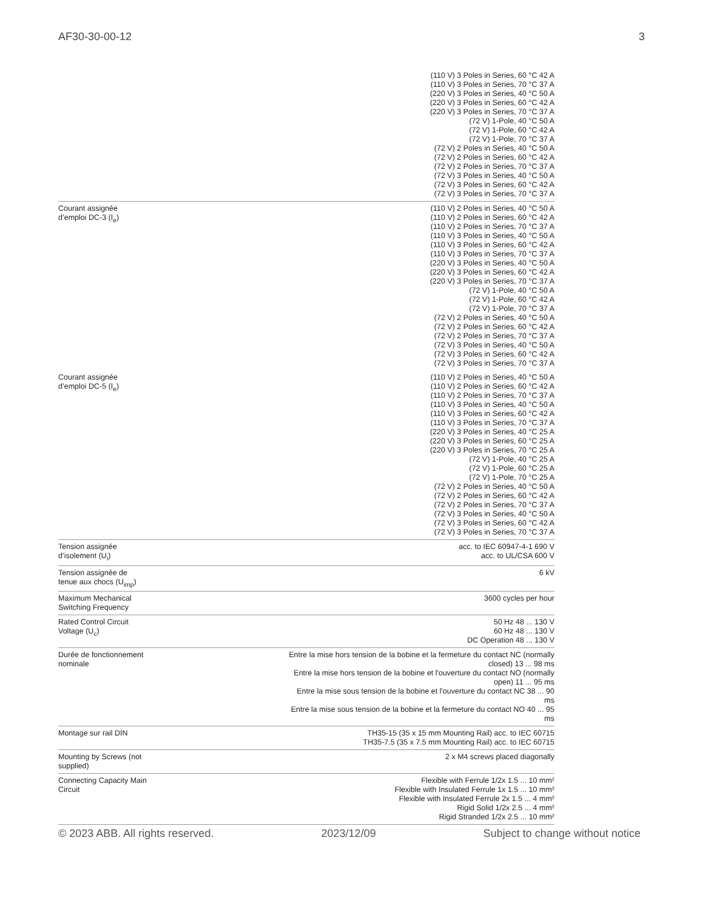AF30-30-00-12 3
| | (110 V) 3 Poles in Series, 60 °C 42 A (110 V) 3 Poles in Series, 70 °C 37 A (220 V) 3 Poles in Series, 40 °C 50 A (220 V) 3 Poles in Series, 60 °C 42 A (220 V) 3 Poles in Series, 70 °C 37 A (72 V) 1-Pole, 40 °C 50 A (72 V) 1-Pole, 60 °C 42 A (72 V) 1-Pole, 70 °C 37 A (72 V) 2 Poles in Series, 40 °C 50 A (72 V) 2 Poles in Series, 60 °C 42 A (72 V) 2 Poles in Series, 70 °C 37 A (72 V) 3 Poles in Series, 40 °C 50 A (72 V) 3 Poles in Series, 60 °C 42 A (72 V) 3 Poles in Series, 70 °C 37 A |
| Courant assignée d’emploi DC-3 (I<sub>e</sub>) | (110 V) 2 Poles in Series, 40 °C 50 A (110 V) 2 Poles in Series, 60 °C 42 A (110 V) 2 Poles in Series, 70 °C 37 A (110 V) 3 Poles in Series, 40 °C 50 A (110 V) 3 Poles in Series, 60 °C 42 A (110 V) 3 Poles in Series, 70 °C 37 A (220 V) 3 Poles in Series, 40 °C 50 A (220 V) 3 Poles in Series, 60 °C 42 A (220 V) 3 Poles in Series, 70 °C 37 A (72 V) 1-Pole, 40 °C 50 A (72 V) 1-Pole, 60 °C 42 A (72 V) 1-Pole, 70 °C 37 A (72 V) 2 Poles in Series, 40 °C 50 A (72 V) 2 Poles in Series, 60 °C 42 A (72 V) 2 Poles in Series, 70 °C 37 A (72 V) 3 Poles in Series, 40 °C 50 A (72 V) 3 Poles in Series, 60 °C 42 A (72 V) 3 Poles in Series, 70 °C 37 A |
| Courant assignée d’emploi DC-5 (I<sub>e</sub>) | (110 V) 2 Poles in Series, 40 °C 50 A (110 V) 2 Poles in Series, 60 °C 42 A (110 V) 2 Poles in Series, 70 °C 37 A (110 V) 3 Poles in Series, 40 °C 50 A (110 V) 3 Poles in Series, 60 °C 42 A (110 V) 3 Poles in Series, 70 °C 37 A (220 V) 3 Poles in Series, 40 °C 25 A (220 V) 3 Poles in Series, 60 °C 25 A (220 V) 3 Poles in Series, 70 °C 25 A (72 V) 1-Pole, 40 °C 25 A (72 V) 1-Pole, 60 °C 25 A (72 V) 1-Pole, 70 °C 25 A (72 V) 2 Poles in Series, 40 °C 50 A (72 V) 2 Poles in Series, 60 °C 42 A (72 V) 2 Poles in Series, 70 °C 37 A (72 V) 3 Poles in Series, 40 °C 50 A (72 V) 3 Poles in Series, 60 °C 42 A (72 V) 3 Poles in Series, 70 °C 37 A |
| Tension assignée d’isolement (U<sub>i</sub>) | acc. to IEC 60947-4-1 690 V acc. to UL/CSA 600 V |
| Tension assignée de tenue aux chocs (U<sub>imp</sub>) | 6 kV |
| Maximum Mechanical Switching Frequency | 3600 cycles per hour |
| Rated Control Circuit Voltage (U<sub>c</sub>) | 50 Hz 48 ... 130 V 60 Hz 48 ... 130 V DC Operation 48 ... 130 V |
| Durée de fonctionnement nominale | Entre la mise hors tension de la bobine et la fermeture du contact NC (normally closed) 13 ... 98 ms Entre la mise hors tension de la bobine et l'ouverture du contact NO (normally open) 11 ... 95 ms Entre la mise sous tension de la bobine et l'ouverture du contact NC 38 ... 90 ms Entre la mise sous tension de la bobine et la fermeture du contact NO 40 ... 95 ms |
| Montage sur rail DIN | TH35-15 (35 x 15 mm Mounting Rail) acc. to IEC 60715 TH35-7.5 (35 x 7.5 mm Mounting Rail) acc. to IEC 60715 |
| Mounting by Screws (not supplied) | 2 x M4 screws placed diagonally |
| Connecting Capacity Main Circuit | Flexible with Ferrule 1/2x 1.5 ... 10 mm² Flexible with Insulated Ferrule 1x 1.5 ... 10 mm² Flexible with Insulated Ferrule 2x 1.5 ... 4 mm² Rigid Solid 1/2x 2.5 ... 4 mm² Rigid Stranded 1/2x 2.5 ... 10 mm² |
© 2023 ABB. All rights reserved. 2023/12/09 Subject to change without notice